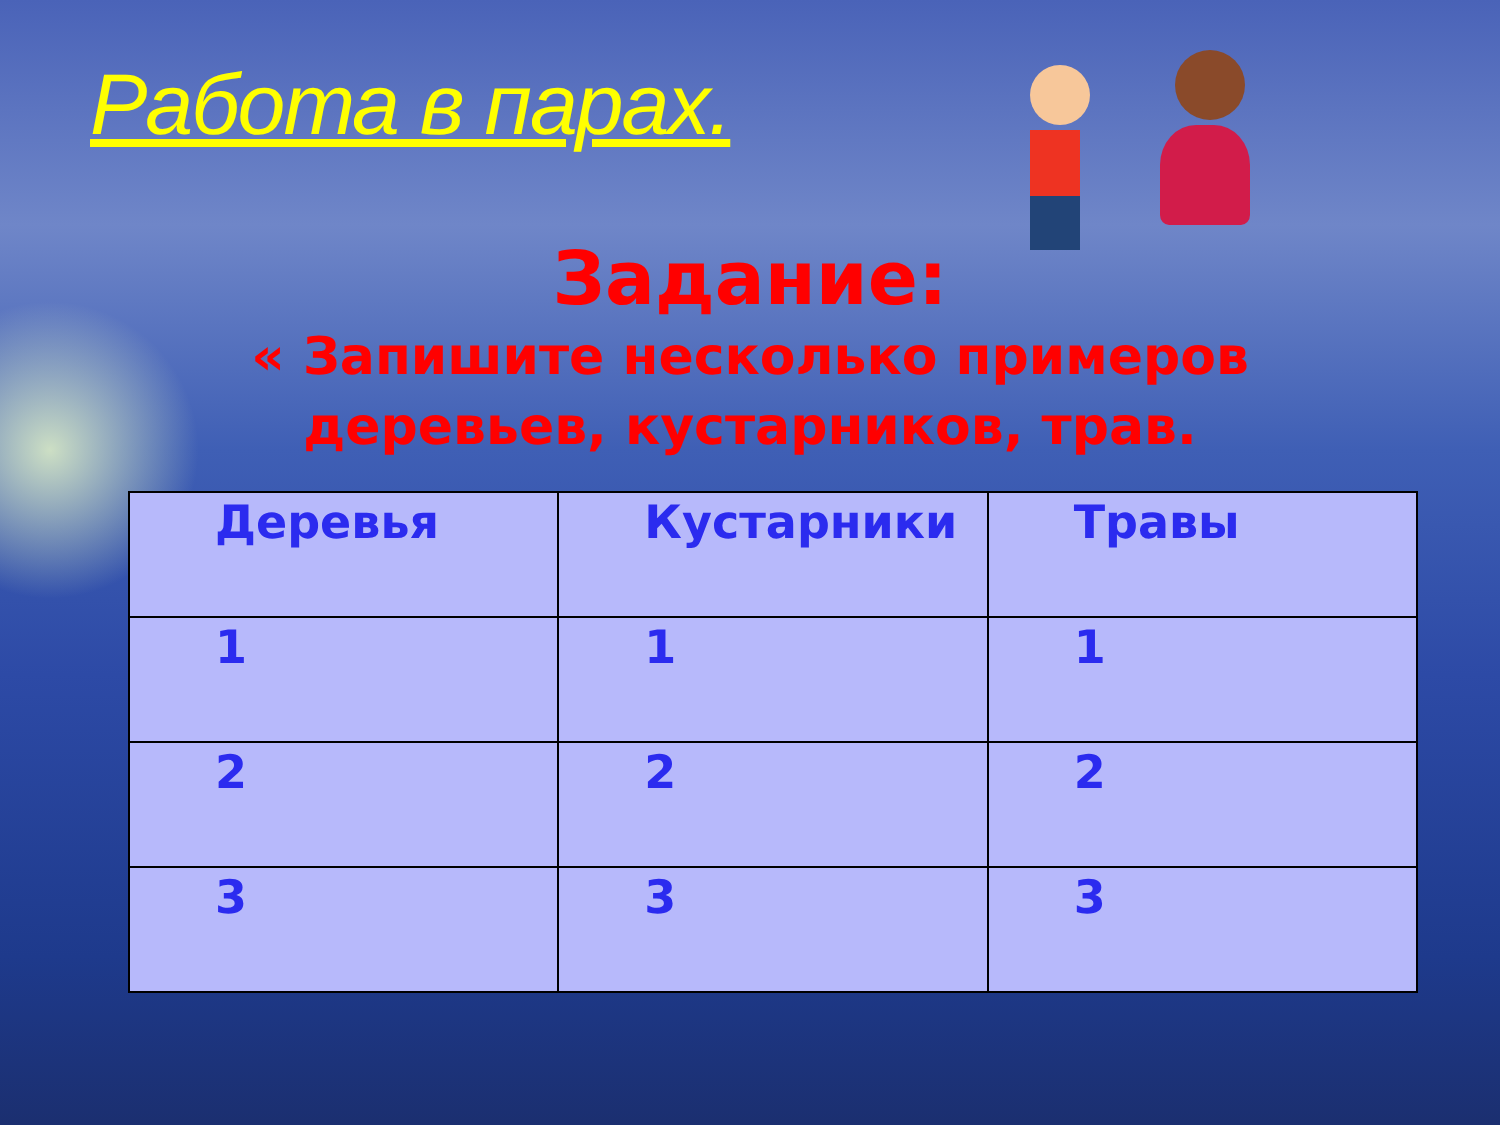Работа в парах.
Задание:
« Запишите несколько примеров
деревьев, кустарников, трав.
| Деревья | Кустарники | Травы |
| --- | --- | --- |
| 1 | 1 | 1 |
| 2 | 2 | 2 |
| 3 | 3 | 3 |